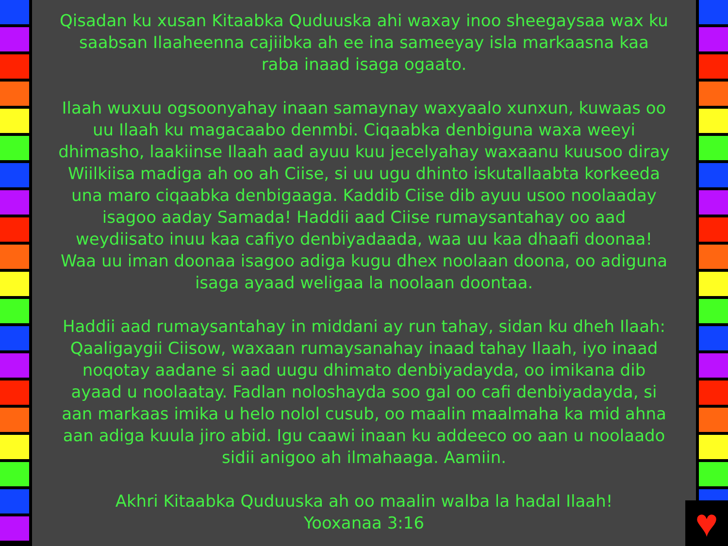Qisadan ku xusan Kitaabka Quduuska ahi waxay inoo sheegaysaa wax ku saabsan Ilaaheenna cajiibka ah ee ina sameeyay isla markaasna kaa raba inaad isaga ogaato.
Ilaah wuxuu ogsoonyahay inaan samaynay waxyaalo xunxun, kuwaas oo uu Ilaah ku magacaabo denmbi. Ciqaabka denbiguna waxa weeyi dhimasho, laakiinse Ilaah aad ayuu kuu jecelyahay waxaanu kuusoo diray Wiilkiisa madiga ah oo ah Ciise, si uu ugu dhinto iskutallaabta korkeeda una maro ciqaabka denbigaaga. Kaddib Ciise dib ayuu usoo noolaaday isagoo aaday Samada! Haddii aad Ciise rumaysantahay oo aad weydiisato inuu kaa cafiyo denbiyadaada, waa uu kaa dhaafi doonaa! Waa uu iman doonaa isagoo adiga kugu dhex noolaan doona, oo adiguna isaga ayaad weligaa la noolaan doontaa.
Haddii aad rumaysantahay in middani ay run tahay, sidan ku dheh Ilaah: Qaaligaygii Ciisow, waxaan rumaysanahay inaad tahay Ilaah, iyo inaad noqotay aadane si aad uugu dhimato denbiyadayda, oo imikana dib ayaad u noolaatay. Fadlan noloshayda soo gal oo cafi denbiyadayda, si aan markaas imika u helo nolol cusub, oo maalin maalmaha ka mid ahna aan adiga kuula jiro abid. Igu caawi inaan ku addeeco oo aan u noolaado sidii anigoo ah ilmahaaga. Aamiin.
Akhri Kitaabka Quduuska ah oo maalin walba la hadal Ilaah!
Yooxanaa 3:16
♥